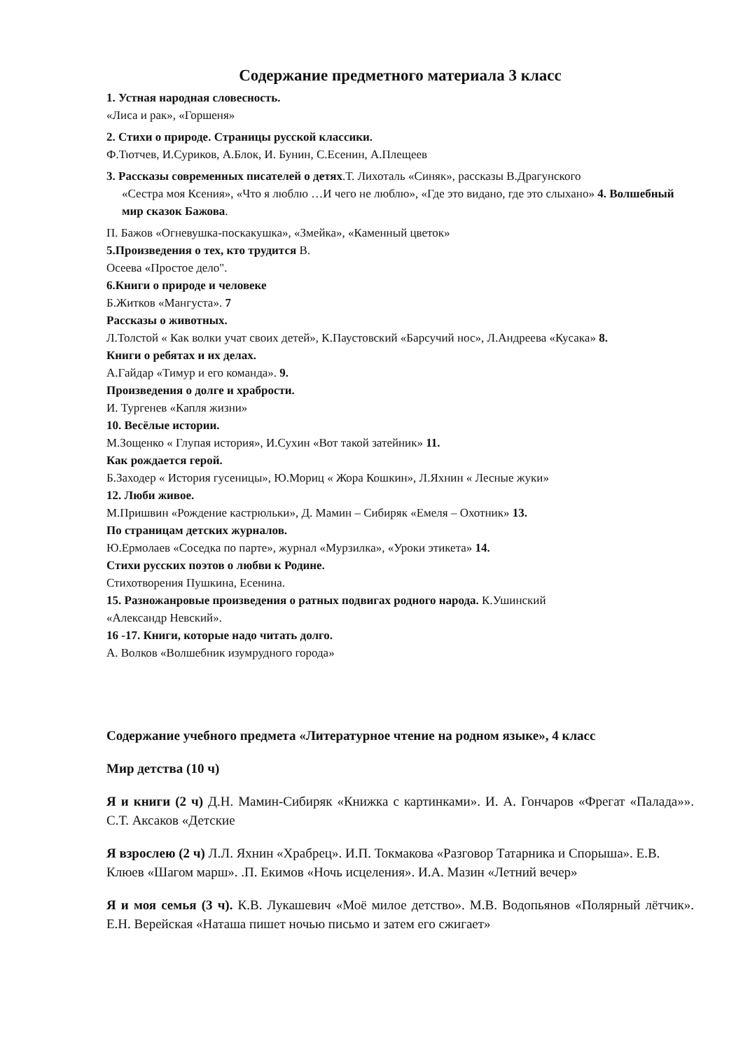Содержание предметного материала 3 класс
1. Устная народная словесность.
«Лиса и рак», «Горшеня»
2. Стихи о природе. Страницы русской классики.
Ф.Тютчев, И.Суриков, А.Блок, И. Бунин, С.Есенин, А.Плещеев
3. Рассказы современных писателей о детях.Т. Лихоталь «Синяк», рассказы В.Драгунского
«Сестра моя Ксения», «Что я люблю …И чего не люблю», «Где это видано, где это слыхано» 4. Волшебный мир сказок Бажова.
П. Бажов «Огневушка-поскакушка», «Змейка», «Каменный цветок»
5.Произведения о тех, кто трудится В.
Осеева «Простое дело".
6.Книги о природе и человеке
Б.Житков «Мангуста». 7
Рассказы о животных.
Л.Толстой « Как волки учат своих детей», К.Паустовский «Барсучий нос», Л.Андреева «Кусака» 8.
Книги о ребятах и их делах.
А.Гайдар «Тимур и его команда». 9.
Произведения о долге и храбрости.
И. Тургенев «Капля жизни»
10. Весёлые истории.
М.Зощенко « Глупая история», И.Сухин «Вот такой затейник» 11.
Как рождается герой.
Б.Заходер « История гусеницы», Ю.Мориц « Жора Кошкин», Л.Яхнин « Лесные жуки»
12. Люби живое.
М.Пришвин «Рождение кастрюльки», Д. Мамин – Сибиряк «Емеля – Охотник» 13.
По страницам детских журналов.
Ю.Ермолаев «Соседка по парте», журнал «Мурзилка», «Уроки этикета» 14.
Стихи русских поэтов о любви к Родине.
Стихотворения Пушкина, Есенина.
15. Разножанровые произведения о ратных подвигах родного народа. К.Ушинский
«Александр Невский».
16 -17. Книги, которые надо читать долго.
А. Волков «Волшебник изумрудного города»
Содержание учебного предмета «Литературное чтение на родном языке», 4 класс
Мир детства (10 ч)
Я и книги (2 ч) Д.Н. Мамин-Сибиряк «Книжка с картинками». И. А. Гончаров «Фрегат «Палада»». С.Т. Аксаков «Детские
Я взрослею (2 ч) Л.Л. Яхнин «Храбрец». И.П. Токмакова «Разговор Татарника и Спорыша». Е.В. Клюев «Шагом марш». .П. Екимов «Ночь исцеления». И.А. Мазин «Летний вечер»
Я и моя семья (3 ч). К.В. Лукашевич «Моё милое детство». М.В. Водопьянов «Полярный лётчик». Е.Н. Верейская «Наташа пишет ночью письмо и затем его сжигает»